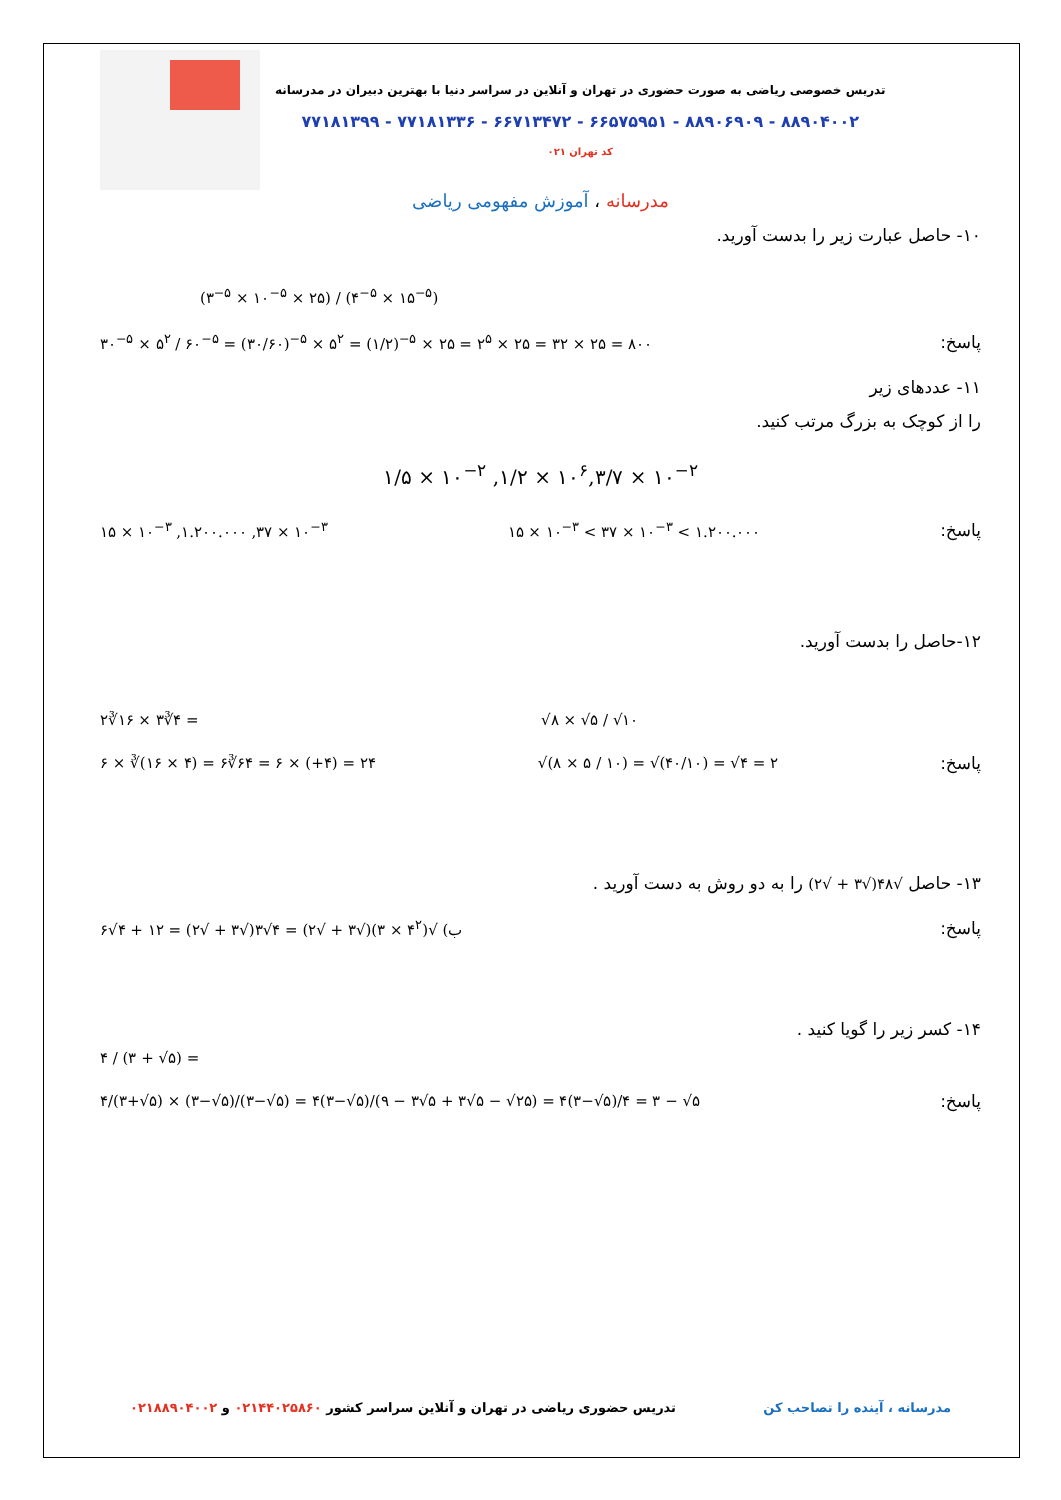تدریس خصوصی ریاضی به صورت حضوری در تهران و آنلاین در سراسر دنیا با بهترین دبیران در مدرسانه
۸۸۹۰۴۰۰۲ - ۸۸۹۰۶۹۰۹ - ۶۶۵۷۵۹۵۱ - ۶۶۷۱۳۴۷۲ - ۷۷۱۸۱۳۳۶ - ۷۷۱۸۱۳۹۹
کد تهران ۰۲۱
مدرسانه ، آموزش مفهومی ریاضی
۱۰- حاصل عبارت زیر را بدست آورید.
(۳<sup>−۵</sup> × ۱۰<sup>−۵</sup> × ۲۵) / (۴<sup>−۵</sup> × ۱۵<sup>−۵</sup>)
پاسخ: ۳۰<sup>−۵</sup> × ۵<sup>۲</sup> / ۶۰<sup>−۵</sup> = (۳۰/۶۰)<sup>−۵</sup> × ۵<sup>۲</sup> = (۱/۲)<sup>−۵</sup> × ۲۵ = ۲<sup>۵</sup> × ۲۵ = ۳۲ × ۲۵ = ۸۰۰
۱۱- عددهای زیر
را از کوچک به بزرگ مرتب کنید.
۱/۵ × ۱۰<sup>−۲</sup> ,۱/۲ × ۱۰<sup>۶</sup>,۳/۷ × ۱۰<sup>−۲</sup>
پاسخ: ۱۵ × ۱۰<sup>−۳</sup> < ۳۷ × ۱۰<sup>−۳</sup> < ۱.۲۰۰.۰۰۰ ۱۵ × ۱۰<sup>−۳</sup> ,۱.۲۰۰.۰۰۰ ,۳۷ × ۱۰<sup>−۳</sup>
۱۲-حاصل را بدست آورید.
√۸ × √۵ / √۱۰ ۲∛۱۶ × ۳∛۴ =
پاسخ: √(۸ × ۵ / ۱۰) = √(۴۰/۱۰) = √۴ = ۲ ۶ × ∛(۱۶ × ۴) = ۶∛۶۴ = ۶ × (+۴) = ۲۴
۱۳- حاصل √۴۸(√۳ + √۲) را به دو روش به دست آورید .
پاسخ: ب) √(۴<sup>۲</sup> × ۳)(√۳ + √۲) = ۴√۳(√۳ + √۲) = ۱۲ + ۴√۶
۱۴- کسر زیر را گویا کنید .
۴ / (۳ + √۵) =
پاسخ: ۴/(۳+√۵) × (۳−√۵)/(۳−√۵) = ۴(۳−√۵)/(۹ − ۳√۵ + ۳√۵ − √۲۵) = ۴(۳−√۵)/۴ = ۳ − √۵
مدرسانه ، آینده را تصاحب کن تدریس حضوری ریاضی در تهران و آنلاین سراسر کشور ۰۲۱۴۴۰۲۵۸۶۰ و ۰۲۱۸۸۹۰۴۰۰۲